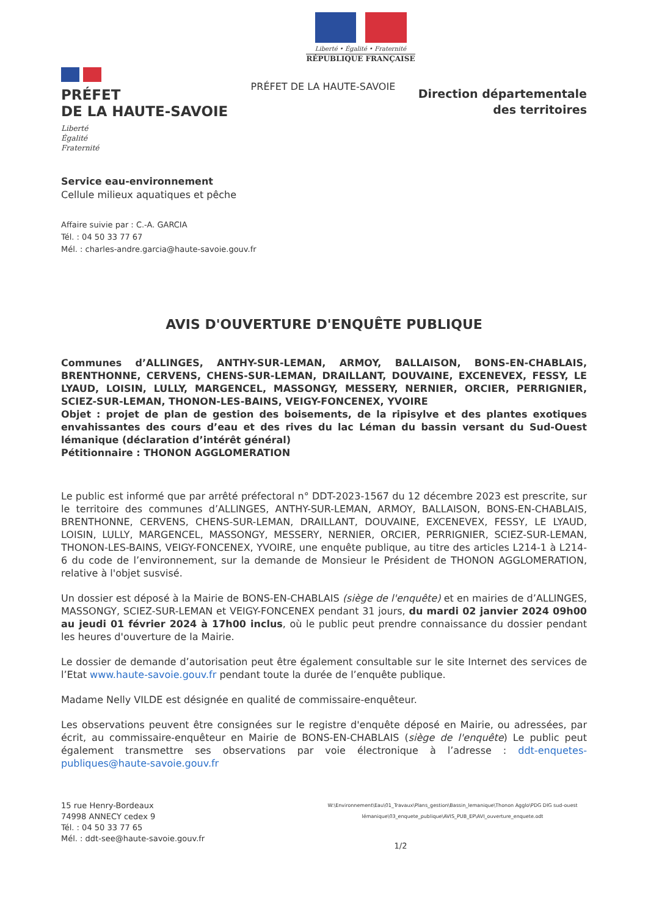Liberté • Égalité • Fraternité
RÉPUBLIQUE FRANÇAISE
PRÉFET
DE LA HAUTE-SAVOIE
Liberté
Égalité
Fraternité
PRÉFET DE LA HAUTE-SAVOIE
Direction départementale
des territoires
Service eau-environnement
Cellule milieux aquatiques et pêche
Affaire suivie par : C.-A. GARCIA
Tél. : 04 50 33 77 67
Mél. : charles-andre.garcia@haute-savoie.gouv.fr
AVIS D'OUVERTURE D'ENQUÊTE PUBLIQUE
Communes d’ALLINGES, ANTHY-SUR-LEMAN, ARMOY, BALLAISON, BONS-EN-CHABLAIS, BRENTHONNE, CERVENS, CHENS-SUR-LEMAN, DRAILLANT, DOUVAINE, EXCENEVEX, FESSY, LE LYAUD, LOISIN, LULLY, MARGENCEL, MASSONGY, MESSERY, NERNIER, ORCIER, PERRIGNIER, SCIEZ-SUR-LEMAN, THONON-LES-BAINS, VEIGY-FONCENEX, YVOIRE
Objet : projet de plan de gestion des boisements, de la ripisylve et des plantes exotiques envahissantes des cours d’eau et des rives du lac Léman du bassin versant du Sud-Ouest lémanique (déclaration d’intérêt général)
Pétitionnaire : THONON AGGLOMERATION
Le public est informé que par arrêté préfectoral n° DDT-2023-1567 du 12 décembre 2023 est prescrite, sur le territoire des communes d’ALLINGES, ANTHY-SUR-LEMAN, ARMOY, BALLAISON, BONS-EN-CHABLAIS, BRENTHONNE, CERVENS, CHENS-SUR-LEMAN, DRAILLANT, DOUVAINE, EXCENEVEX, FESSY, LE LYAUD, LOISIN, LULLY, MARGENCEL, MASSONGY, MESSERY, NERNIER, ORCIER, PERRIGNIER, SCIEZ-SUR-LEMAN, THONON-LES-BAINS, VEIGY-FONCENEX, YVOIRE, une enquête publique, au titre des articles L214-1 à L214-6 du code de l’environnement, sur la demande de Monsieur le Président de THONON AGGLOMERATION, relative à l'objet susvisé.
Un dossier est déposé à la Mairie de BONS-EN-CHABLAIS (siège de l'enquête) et en mairies de d’ALLINGES, MASSONGY, SCIEZ-SUR-LEMAN et VEIGY-FONCENEX pendant 31 jours, du mardi 02 janvier 2024 09h00 au jeudi 01 février 2024 à 17h00 inclus, où le public peut prendre connaissance du dossier pendant les heures d'ouverture de la Mairie.
Le dossier de demande d’autorisation peut être également consultable sur le site Internet des services de l’Etat www.haute-savoie.gouv.fr pendant toute la durée de l’enquête publique.
Madame Nelly VILDE est désignée en qualité de commissaire-enquêteur.
Les observations peuvent être consignées sur le registre d'enquête déposé en Mairie, ou adressées, par écrit, au commissaire-enquêteur en Mairie de BONS-EN-CHABLAIS (siège de l'enquête) Le public peut également transmettre ses observations par voie électronique à l’adresse : ddt-enquetes-publiques@haute-savoie.gouv.fr
15 rue Henry-Bordeaux
74998 ANNECY cedex 9
Tél. : 04 50 33 77 65
Mél. : ddt-see@haute-savoie.gouv.fr
W:\Environnement\Eau\01_Travaux\Plans_gestion\Bassin_lemanique\Thonon Agglo\PDG DIG sud-ouest lémanique\03_enquete_publique\AVIS_PUB_EP\AVI_ouverture_enquete.odt
1/2